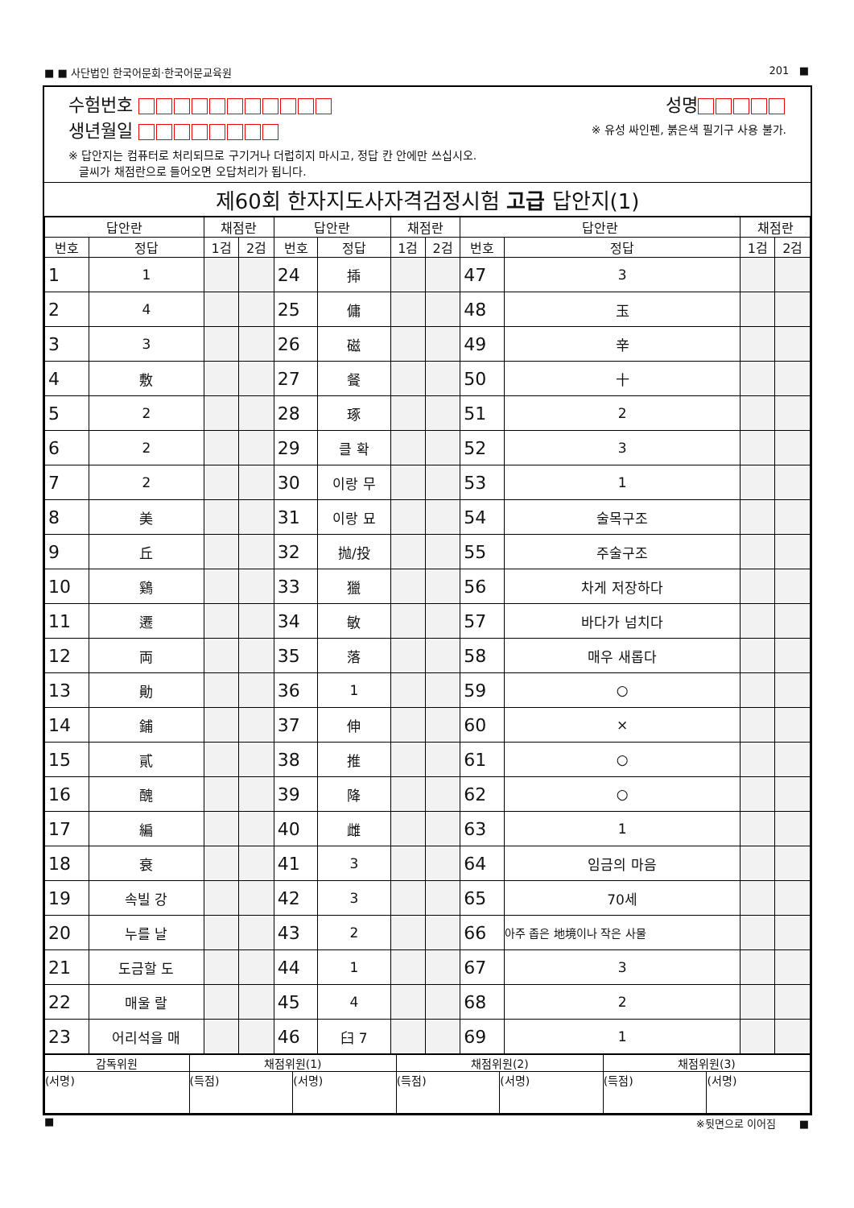■ ■ 사단법인 한국어문회·한국어문교육원 201 ■
수험번호 성명
생년월일 ※ 유성 싸인펜, 붉은색 필기구 사용 불가.
※ 답안지는 컴퓨터로 처리되므로 구기거나 더럽히지 마시고, 정답 칸 안에만 쓰십시오.
글씨가 채점란으로 들어오면 오답처리가 됩니다.
제60회 한자지도사자격검정시험 고급 답안지(1)
| 답안란 | | 채점란 | | 답안란 | | 채점란 | | 답안란 | | 채점란 | |
| --- | --- | --- | --- | --- | --- | --- | --- | --- | --- | --- | --- |
| 번호 | 정답 | 1검 | 2검 | 번호 | 정답 | 1검 | 2검 | 번호 | 정답 | 1검 | 2검 |
| 1 | 1 | | | 24 | 揷 | | | 47 | 3 | | |
| 2 | 4 | | | 25 | 傭 | | | 48 | 玉 | | |
| 3 | 3 | | | 26 | 磁 | | | 49 | 辛 | | |
| 4 | 敷 | | | 27 | 餐 | | | 50 | 十 | | |
| 5 | 2 | | | 28 | 琢 | | | 51 | 2 | | |
| 6 | 2 | | | 29 | 클 확 | | | 52 | 3 | | |
| 7 | 2 | | | 30 | 이랑 무 | | | 53 | 1 | | |
| 8 | 美 | | | 31 | 이랑 묘 | | | 54 | 술목구조 | | |
| 9 | 丘 | | | 32 | 抛/投 | | | 55 | 주술구조 | | |
| 10 | 鷄 | | | 33 | 獵 | | | 56 | 차게 저장하다 | | |
| 11 | 遷 | | | 34 | 敏 | | | 57 | 바다가 넘치다 | | |
| 12 | 両 | | | 35 | 落 | | | 58 | 매우 새롭다 | | |
| 13 | 勛 | | | 36 | 1 | | | 59 | ○ | | |
| 14 | 鋪 | | | 37 | 伸 | | | 60 | × | | |
| 15 | 貳 | | | 38 | 推 | | | 61 | ○ | | |
| 16 | 醜 | | | 39 | 降 | | | 62 | ○ | | |
| 17 | 編 | | | 40 | 雌 | | | 63 | 1 | | |
| 18 | 衰 | | | 41 | 3 | | | 64 | 임금의 마음 | | |
| 19 | 속빌 강 | | | 42 | 3 | | | 65 | 70세 | | |
| 20 | 누를 날 | | | 43 | 2 | | | 66 | 아주 좁은 地境이나 작은 사물 | | |
| 21 | 도금할 도 | | | 44 | 1 | | | 67 | 3 | | |
| 22 | 매울 랄 | | | 45 | 4 | | | 68 | 2 | | |
| 23 | 어리석을 매 | | | 46 | 臼 7 | | | 69 | 1 | | |
| 감독위원 | 채점위원(1) | | 채점위원(2) | | 채점위원(3) | |
| (서명) | (득점) | (서명) | (득점) | (서명) | (득점) | (서명) |
■ ※뒷면으로 이어짐 ■